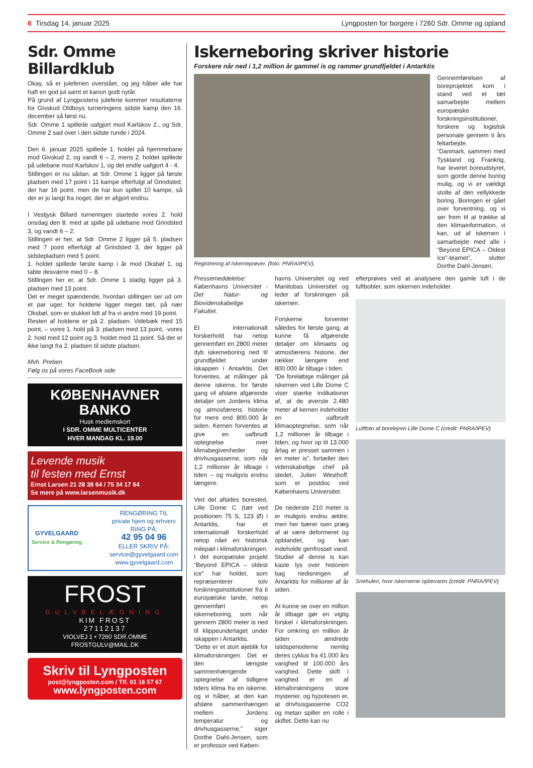6 Tirsdag 14. januar 2025 Lyngposten for borgere i 7260 Sdr. Omme og opland
Sdr. Omme Billardklub
Okay, så er juleferien overstået, og jeg håber alle har haft en god jul samt et kanon godt nytår.
På grund af Lyngpostens juleferie kommer resultaterne for Givskud Oldboys turneringens sidste kamp den 16. december så først nu.
Sdr. Omme 1 spillede uafgjort mod Karlskov 2., og Sdr. Omme 2 sad over i den sidste runde i 2024.
Den 6. januar 2025 spillede 1. holdet på hjemmebane mod Givskud 2, og vandt 6 – 2, mens 2. holdet spillede på udebane mod Karlskov 1, og det endte uafgjort 4 - 4.
Stillingen er nu sådan, at Sdr. Omme 1 ligger på første pladsen med 17 point i 11 kampe efterfulgt af Grindsted, der har 16 point, men de har kun spillet 10 kampe, så der er jo langt fra noget, der er afgjort endnu.
I Vestjysk Billard turneringen startede vores 2. hold onsdag den 8. med at spille på udebane mod Grindsted 3, og vandt 6 – 2.
Stillingen er her, at Sdr. Omme 2 ligger på 5. pladsen med 7 point efterfulgt af Grindsted 3, der ligger på sidstepladsen med 5 point.
1. holdet spillede første kamp i år mod Oksbøl 1, og tabte desværre med 0 – 8.
Stillingen her er, at Sdr. Omme 1 stadig ligger på 3. pladsen med 13 point.
Det er meget spændende, hvordan stillingen ser ud om et par uger, for holdene ligger meget tæt, på nær Oksbøl, som er stukket lidt af fra vi andre med 19 point.
Resten af holdene er på 2. pladsen. Videbæk med 15 point, – vores 1. hold på 3. pladsen med 13 point, -vores 2. hold med 12 point og 3. holdet med 11 point. Så der er ikke langt fra 2. pladsen til sidste pladsen.
Mvh. Preben
Følg os på vores FaceBook side
KØBENHAVNER
BANKO
Husk medlemskort
I SDR. OMME MULTICENTER
HVER MANDAG KL. 19.00
Levende musik
til festen med Ernst
Ernst Larsen 21 28 38 64 / 75 34 17 64
Se mere på www.larsenmusik.dk
GYVELGAARD
Service & Rengøring
RENGØRING TIL
private hjem og erhverv
RING PÅ:
42 95 04 96
ELLER SKRIV PÅ:
service@gyvelgaard.com
www.gyvelgaard.com
FROST
GULVBELÆGNING
KIM FROST
27112137
VIOLVEJ 1 • 7260 SDR.OMME
FROSTGULV@MAIL.DK
Skriv til Lyngposten
post@lyngposten.com / Tlf. 61 16 57 67
www.lyngposten.com
Iskerneboring skriver historie
Forskere når ned i 1,2 million år gammel is og rammer grundfjeldet i Antarktis
Registrering af iskerneprøver. (foto: PNRA/IPEV).
Gennemførelsen af boreprojektet kom i stand ved et tæt samarbejde mellem europæiske forskningsinstitutioner, forskere og logistisk personale gennem ti års feltarbejde.
“Danmark, sammen med Tyskland og Frankrig, har leveret boreudstyret, som gjorde denne boring mulig, og vi er vældigt stolte af den vellykkede boring. Boringen er gået over forventning, og vi ser frem til at trække al den klimainformation, vi kan, ud af iskernen i samarbejde med alle i “Beyond EPICA – Oldest Ice”-teamet”, slutter Dorthe Dahl-Jensen.
Pressemeddelelse: Københavns Universitet - Det Natur- og Biovidenskabelige Fakultet.
Et internationalt forskerhold har netop gennemført en 2800 meter dyb iskerneboring ned til grundfjeldet under iskappen i Antarktis. Det forventes, at målinger på denne iskerne, for første gang vil afsløre afgørende detaljer om Jordens klima og atmosfærens historie for mere end 800.000 år siden. Kernen forventes at give en uafbrudt optegnelse over klimabegivenheder og drivhusgasserne, som når 1,2 millioner år tilbage i tiden – og muligvis endnu længere.
Ved det afsides borested, Lille Dome C (tæt ved positionen 75 S, 123 Ø) i Antarktis, har et internationalt forskerhold netop nået en historisk milepæl i klimaforskningen. I det europæiske projekt “Beyond EPICA – oldest ice” har holdet, som repræsenterer tolv forskningsinstitutioner fra ti europæiske lande, netop gennemført en iskerneboring, som når gennem 2800 meter is ned til klippeunderlaget under iskappen i Antarktis.
“Dette er et stort øjeblik for klimaforskningen. Det er den længste sammenhængende optegnelse af tidligere tiders klima fra en iskerne, og vi håber, at den kan afsløre sammenhængen mellem Jordens temperatur og drivhusgasserne,” siger Dorthe Dahl-Jensen, som er professor ved Køben-
havns Universitet og ved Manitobas Universitet og leder af forskningen på iskernen.
Forskerne forventer således for første gang, at kunne få afgørende detaljer om klimaets og atmosfærens historie, der rækker længere end 800.000 år tilbage i tiden.
“De foreløbige målinger på iskernen ved Lille Dome C viser stærke indikationer af, at de øverste 2.480 meter af kernen indeholder en uafbrudt klimaoptegnelse, som når 1,2 millioner år tilbage i tiden, og hvor op til 13.000 årlag er presset sammen i en meter is”, fortæller den videnskabelige chef på stedet, Julien Westhoff, som er postdoc ved Københavns Universitet.
De nederste 210 meter is er muligvis endnu ældre; men her bærer isen præg af at være deformeret og opblandet, og kan indeholde genfrosset vand. Studier af denne is kan kaste lys over historien bag nedisningen af Antarktis for millioner af år siden.
At kunne se over en million år tilbage gør en vigtig forskel i klimaforskningen. For omkring en million år siden ændrede istidsperioderne nemlig deres cyklus fra 41.000 års varighed til 100.000 års varighed. Dette skift i varighed er en af klimaforskningens store mysterier, og hypotesen er, at drivhusgasserne CO2 og metan spiller en rolle i skiftet. Dette kan nu
efterprøves ved at analysere den gamle luft i de luftbobler, som iskernen indeholder.
Luftfoto af borelejren Lille Dome C (credit: PNRA/IPEV)
Snehulen, hvor iskernerne opbevares (credit: PNRA/IPEV)